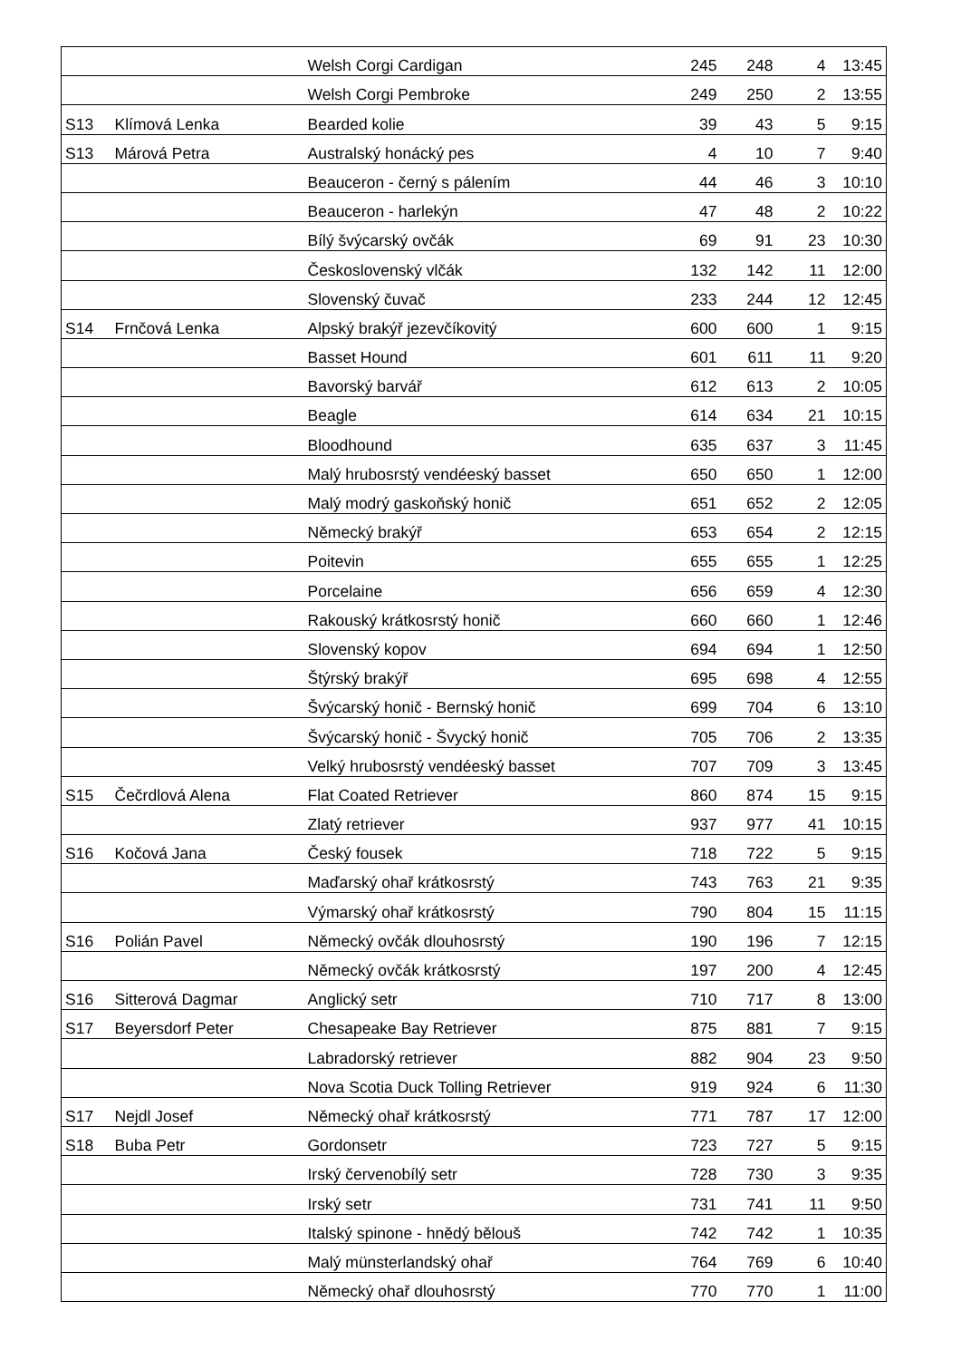| | | Welsh Corgi Cardigan | 245 | 248 | 4 | 13:45 |
| | | Welsh Corgi Pembroke | 249 | 250 | 2 | 13:55 |
| S13 | Klímová Lenka | Bearded kolie | 39 | 43 | 5 | 9:15 |
| S13 | Márová Petra | Australský honácký pes | 4 | 10 | 7 | 9:40 |
| | | Beauceron - černý s pálením | 44 | 46 | 3 | 10:10 |
| | | Beauceron - harlekýn | 47 | 48 | 2 | 10:22 |
| | | Bílý švýcarský ovčák | 69 | 91 | 23 | 10:30 |
| | | Československý vlčák | 132 | 142 | 11 | 12:00 |
| | | Slovenský čuvač | 233 | 244 | 12 | 12:45 |
| S14 | Frnčová Lenka | Alpský brakýř jezevčíkovitý | 600 | 600 | 1 | 9:15 |
| | | Basset Hound | 601 | 611 | 11 | 9:20 |
| | | Bavorský barvář | 612 | 613 | 2 | 10:05 |
| | | Beagle | 614 | 634 | 21 | 10:15 |
| | | Bloodhound | 635 | 637 | 3 | 11:45 |
| | | Malý hrubosrstý vendéeský basset | 650 | 650 | 1 | 12:00 |
| | | Malý modrý gaskoňský honič | 651 | 652 | 2 | 12:05 |
| | | Německý brakýř | 653 | 654 | 2 | 12:15 |
| | | Poitevin | 655 | 655 | 1 | 12:25 |
| | | Porcelaine | 656 | 659 | 4 | 12:30 |
| | | Rakouský krátkosrstý honič | 660 | 660 | 1 | 12:46 |
| | | Slovenský kopov | 694 | 694 | 1 | 12:50 |
| | | Štýrský brakýř | 695 | 698 | 4 | 12:55 |
| | | Švýcarský honič - Bernský honič | 699 | 704 | 6 | 13:10 |
| | | Švýcarský honič - Švycký honič | 705 | 706 | 2 | 13:35 |
| | | Velký hrubosrstý vendéeský basset | 707 | 709 | 3 | 13:45 |
| S15 | Čečrdlová Alena | Flat Coated Retriever | 860 | 874 | 15 | 9:15 |
| | | Zlatý retriever | 937 | 977 | 41 | 10:15 |
| S16 | Kočová Jana | Český fousek | 718 | 722 | 5 | 9:15 |
| | | Maďarský ohař krátkosrstý | 743 | 763 | 21 | 9:35 |
| | | Výmarský ohař krátkosrstý | 790 | 804 | 15 | 11:15 |
| S16 | Polián Pavel | Německý ovčák dlouhosrstý | 190 | 196 | 7 | 12:15 |
| | | Německý ovčák krátkosrstý | 197 | 200 | 4 | 12:45 |
| S16 | Sitterová Dagmar | Anglický setr | 710 | 717 | 8 | 13:00 |
| S17 | Beyersdorf Peter | Chesapeake Bay Retriever | 875 | 881 | 7 | 9:15 |
| | | Labradorský retriever | 882 | 904 | 23 | 9:50 |
| | | Nova Scotia Duck Tolling Retriever | 919 | 924 | 6 | 11:30 |
| S17 | Nejdl Josef | Německý ohař krátkosrstý | 771 | 787 | 17 | 12:00 |
| S18 | Buba Petr | Gordonsetr | 723 | 727 | 5 | 9:15 |
| | | Irský červenobílý setr | 728 | 730 | 3 | 9:35 |
| | | Irský setr | 731 | 741 | 11 | 9:50 |
| | | Italský spinone - hnědý bělouš | 742 | 742 | 1 | 10:35 |
| | | Malý münsterlandský ohař | 764 | 769 | 6 | 10:40 |
| | | Německý ohař dlouhosrstý | 770 | 770 | 1 | 11:00 |